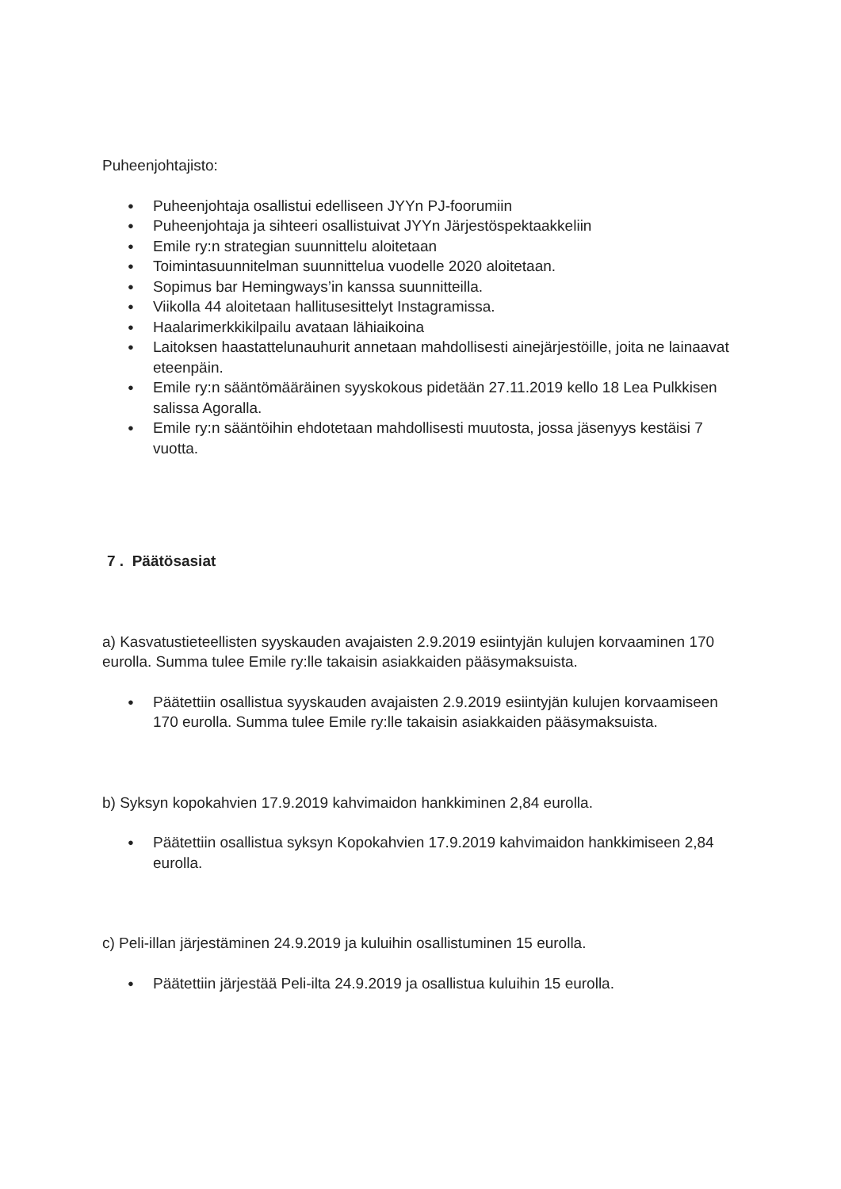Puheenjohtajisto:
● Puheenjohtaja osallistui edelliseen JYYn PJ-foorumiin
● Puheenjohtaja ja sihteeri osallistuivat JYYn Järjestöspektaakkeliin
● Emile ry:n strategian suunnittelu aloitetaan
● Toimintasuunnitelman suunnittelua vuodelle 2020 aloitetaan.
● Sopimus bar Hemingways’in kanssa suunnitteilla.
● Viikolla 44 aloitetaan hallitusesittelyt Instagramissa.
● Haalarimerkkikilpailu avataan lähiaikoina
● Laitoksen haastattelunauhurit annetaan mahdollisesti ainejärjestöille, joita ne lainaavat eteenpäin.
● Emile ry:n sääntömääräinen syyskokous pidetään 27.11.2019 kello 18 Lea Pulkkisen salissa Agoralla.
● Emile ry:n sääntöihin ehdotetaan mahdollisesti muutosta, jossa jäsenyys kestäisi 7 vuotta.
7 . Päätösasiat
a) Kasvatustieteellisten syyskauden avajaisten 2.9.2019 esiintyjän kulujen korvaaminen 170 eurolla. Summa tulee Emile ry:lle takaisin asiakkaiden pääsymaksuista.
● Päätettiin osallistua syyskauden avajaisten 2.9.2019 esiintyjän kulujen korvaamiseen 170 eurolla. Summa tulee Emile ry:lle takaisin asiakkaiden pääsymaksuista.
b) Syksyn kopokahvien 17.9.2019 kahvimaidon hankkiminen 2,84 eurolla.
● Päätettiin osallistua syksyn Kopokahvien 17.9.2019 kahvimaidon hankkimiseen 2,84 eurolla.
c) Peli-illan järjestäminen 24.9.2019 ja kuluihin osallistuminen 15 eurolla.
● Päätettiin järjestää Peli-ilta 24.9.2019 ja osallistua kuluihin 15 eurolla.